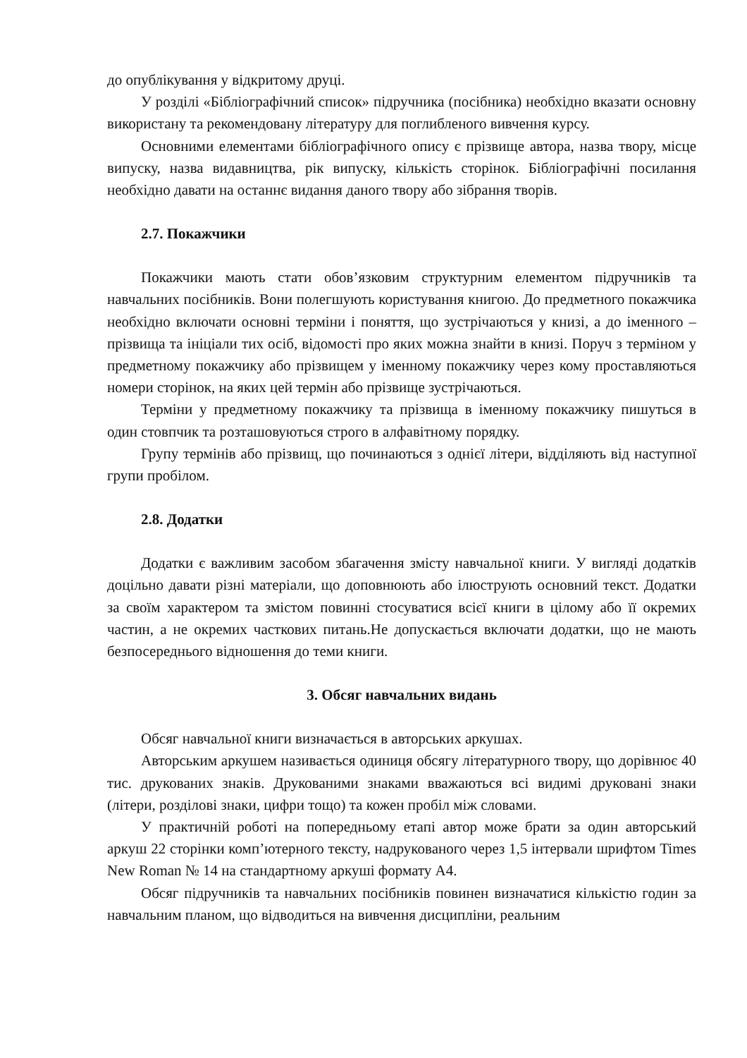до опублікування у відкритому друці.
У розділі «Бібліографічний список» підручника (посібника) необхідно вказати основну використану та рекомендовану літературу для поглибленого вивчення курсу.
Основними елементами бібліографічного опису є прізвище автора, назва твору, місце випуску, назва видавництва, рік випуску, кількість сторінок. Бібліографічні посилання необхідно давати на останнє видання даного твору або зібрання творів.
2.7. Покажчики
Покажчики мають стати обов’язковим структурним елементом підручників та навчальних посібників. Вони полегшують користування книгою. До предметного покажчика необхідно включати основні терміни і поняття, що зустрічаються у книзі, а до іменного – прізвища та ініціали тих осіб, відомості про яких можна знайти в книзі. Поруч з терміном у предметному покажчику або прізвищем у іменному покажчику через кому проставляються номери сторінок, на яких цей термін або прізвище зустрічаються.
Терміни у предметному покажчику та прізвища в іменному покажчику пишуться в один стовпчик та розташовуються строго в алфавітному порядку.
Групу термінів або прізвищ, що починаються з однієї літери, відділяють від наступної групи пробілом.
2.8. Додатки
Додатки є важливим засобом збагачення змісту навчальної книги. У вигляді додатків доцільно давати різні матеріали, що доповнюють або ілюструють основний текст. Додатки за своїм характером та змістом повинні стосуватися всієї книги в цілому або її окремих частин, а не окремих часткових питань.Не допускається включати додатки, що не мають безпосереднього відношення до теми книги.
3. Обсяг навчальних видань
Обсяг навчальної книги визначається в авторських аркушах.
Авторським аркушем називається одиниця обсягу літературного твору, що дорівнює 40 тис. друкованих знаків. Друкованими знаками вважаються всі видимі друковані знаки (літери, розділові знаки, цифри тощо) та кожен пробіл між словами.
У практичній роботі на попередньому етапі автор може брати за один авторський аркуш 22 сторінки комп’ютерного тексту, надрукованого через 1,5 інтервали шрифтом Times New Roman № 14 на стандартному аркуші формату А4.
Обсяг підручників та навчальних посібників повинен визначатися кількістю годин за навчальним планом, що відводиться на вивчення дисципліни, реальним